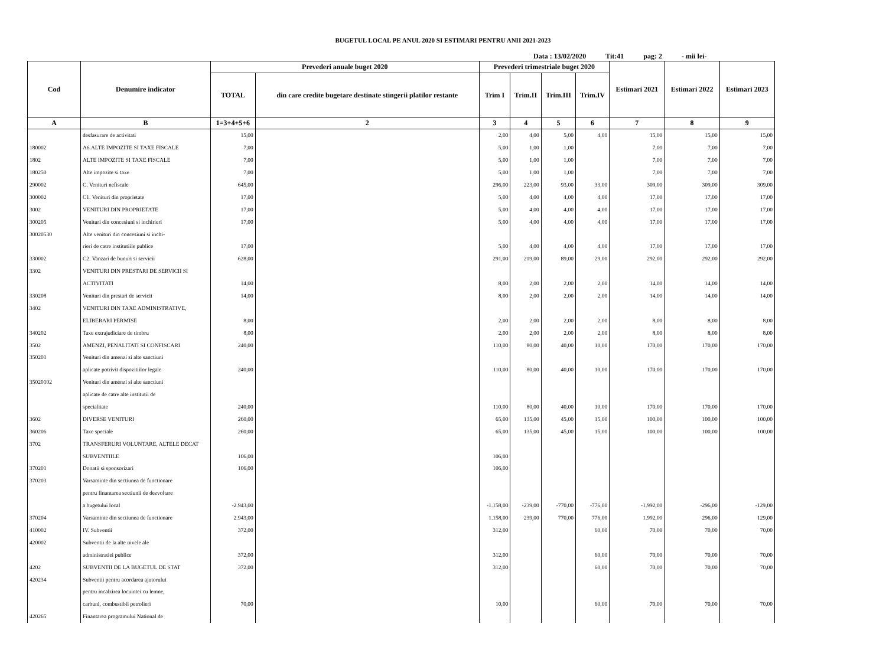BUGETUL LOCAL PE ANUL 2020 SI ESTIMARI PENTRU ANII 2021-2023
Data : 13/02/2020 Tit:41 pag: 2 - mii lei-
| Cod | Denumire indicator | Prevederi anuale buget 2020 | | Prevederi trimestriale buget 2020 | | | | Estimari 2021 | Estimari 2022 | Estimari 2023 |
| --- | --- | --- | --- | --- | --- | --- | --- | --- | --- | --- |
| | | TOTAL | din care credite bugetare destinate stingerii platilor restante | Trim I | Trim.II | Trim.III | Trim.IV | | | |
| A | B | 1=3+4+5+6 | 2 | 3 | 4 | 5 | 6 | 7 | 8 | 9 |
| | desfasurare de activitati | 15,00 | | 2,00 | 4,00 | 5,00 | 4,00 | 15,00 | 15,00 | 15,00 |
| 180002 | A6.ALTE IMPOZITE SI TAXE FISCALE | 7,00 | | 5,00 | 1,00 | 1,00 | | 7,00 | 7,00 | 7,00 |
| 1802 | ALTE IMPOZITE SI TAXE FISCALE | 7,00 | | 5,00 | 1,00 | 1,00 | | 7,00 | 7,00 | 7,00 |
| 180250 | Alte impozite si taxe | 7,00 | | 5,00 | 1,00 | 1,00 | | 7,00 | 7,00 | 7,00 |
| 290002 | C. Venituri nefiscale | 645,00 | | 296,00 | 223,00 | 93,00 | 33,00 | 309,00 | 309,00 | 309,00 |
| 300002 | C1. Venituri din proprietate | 17,00 | | 5,00 | 4,00 | 4,00 | 4,00 | 17,00 | 17,00 | 17,00 |
| 3002 | VENITURI DIN PROPRIETATE | 17,00 | | 5,00 | 4,00 | 4,00 | 4,00 | 17,00 | 17,00 | 17,00 |
| 300205 | Venituri din concesiuni si inchirieri | 17,00 | | 5,00 | 4,00 | 4,00 | 4,00 | 17,00 | 17,00 | 17,00 |
| 30020530 | Alte venituri din concesiuni si inchi- | | | | | | | | | |
| | rieri de catre institutiile publice | 17,00 | | 5,00 | 4,00 | 4,00 | 4,00 | 17,00 | 17,00 | 17,00 |
| 330002 | C2. Vanzari de bunuri si servicii | 628,00 | | 291,00 | 219,00 | 89,00 | 29,00 | 292,00 | 292,00 | 292,00 |
| 3302 | VENITURI DIN PRESTARI DE SERVICII SI | | | | | | | | | |
| | ACTIVITATI | 14,00 | | 8,00 | 2,00 | 2,00 | 2,00 | 14,00 | 14,00 | 14,00 |
| 330208 | Venituri din prestari de servicii | 14,00 | | 8,00 | 2,00 | 2,00 | 2,00 | 14,00 | 14,00 | 14,00 |
| 3402 | VENITURI DIN TAXE ADMINISTRATIVE, | | | | | | | | | |
| | ELIBERARI PERMISE | 8,00 | | 2,00 | 2,00 | 2,00 | 2,00 | 8,00 | 8,00 | 8,00 |
| 340202 | Taxe extrajudiciare de timbru | 8,00 | | 2,00 | 2,00 | 2,00 | 2,00 | 8,00 | 8,00 | 8,00 |
| 3502 | AMENZI, PENALITATI SI CONFISCARI | 240,00 | | 110,00 | 80,00 | 40,00 | 10,00 | 170,00 | 170,00 | 170,00 |
| 350201 | Venituri din amenzi si alte sanctiuni | | | | | | | | | |
| | aplicate potrivit dispozitiilor legale | 240,00 | | 110,00 | 80,00 | 40,00 | 10,00 | 170,00 | 170,00 | 170,00 |
| 35020102 | Venituri din amenzi si alte sanctiuni | | | | | | | | | |
| | aplicate de catre alte institutii de | | | | | | | | | |
| | specialitate | 240,00 | | 110,00 | 80,00 | 40,00 | 10,00 | 170,00 | 170,00 | 170,00 |
| 3602 | DIVERSE VENITURI | 260,00 | | 65,00 | 135,00 | 45,00 | 15,00 | 100,00 | 100,00 | 100,00 |
| 360206 | Taxe speciale | 260,00 | | 65,00 | 135,00 | 45,00 | 15,00 | 100,00 | 100,00 | 100,00 |
| 3702 | TRANSFERURI VOLUNTARE, ALTELE DECAT | | | | | | | | | |
| | SUBVENTIILE | 106,00 | | 106,00 | | | | | | |
| 370201 | Donatii si sponsorizari | 106,00 | | 106,00 | | | | | | |
| 370203 | Varsaminte din sectiunea de functionare | | | | | | | | | |
| | pentru finantarea sectiunii de dezvoltare | | | | | | | | | |
| | a bugetului local | -2.943,00 | | -1.158,00 | -239,00 | -770,00 | -776,00 | -1.992,00 | -296,00 | -129,00 |
| 370204 | Varsaminte din sectiunea de functionare | 2.943,00 | | 1.158,00 | 239,00 | 770,00 | 776,00 | 1.992,00 | 296,00 | 129,00 |
| 410002 | IV. Subventii | 372,00 | | 312,00 | | | 60,00 | 70,00 | 70,00 | 70,00 |
| 420002 | Subventii de la alte nivele ale | | | | | | | | | |
| | administratiei publice | 372,00 | | 312,00 | | | 60,00 | 70,00 | 70,00 | 70,00 |
| 4202 | SUBVENTII DE LA BUGETUL DE STAT | 372,00 | | 312,00 | | | 60,00 | 70,00 | 70,00 | 70,00 |
| 420234 | Subventii pentru acordarea ajutorului | | | | | | | | | |
| | pentru incalzirea locuintei cu lemne, | | | | | | | | | |
| | carbuni, combustibil petrolieri | 70,00 | | 10,00 | | | 60,00 | 70,00 | 70,00 | 70,00 |
| 420265 | Finantarea programului National de | | | | | | | | | |